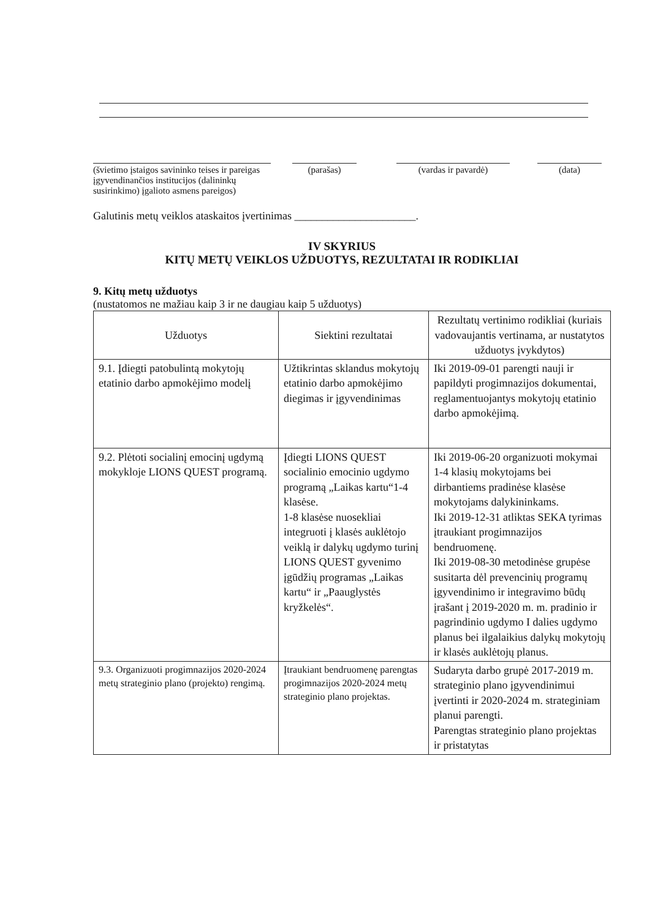(švietimo įstaigos savininko teises ir pareigas įgyvendinančios institucijos (dalininkų susirinkimo) įgalioto asmens pareigos)
(parašas) (vardas ir pavardė) (data)
Galutinis metų veiklos ataskaitos įvertinimas ______________________.
IV SKYRIUS
KITŲ METŲ VEIKLOS UŽDUOTYS, REZULTATAI IR RODIKLIAI
9. Kitų metų užduotys
(nustatomos ne mažiau kaip 3 ir ne daugiau kaip 5 užduotys)
| Užduotys | Siektini rezultatai | Rezultatų vertinimo rodikliai (kuriais vadovaujantis vertinama, ar nustatytos užduotys įvykdytos) |
| --- | --- | --- |
| 9.1. Įdiegti patobulintą mokytojų etatinio darbo apmokėjimo modelį | Užtikrintas sklandus mokytojų etatinio darbo apmokėjimo diegimas ir įgyvendinimas | Iki 2019-09-01 parengti nauji ir papildyti progimnazijos dokumentai, reglamentuojantys mokytojų etatinio darbo apmokėjimą. |
| 9.2. Plėtoti socialinį emocinį ugdymą mokykloje LIONS QUEST programą. | Įdiegti LIONS QUEST socialinio emocinio ugdymo programą „Laikas kartu“1-4 klasėse. 1-8 klasėse nuosekliai integruoti į klasės auklėtojo veiklą ir dalykų ugdymo turinį LIONS QUEST gyvenimo įgūdžių programas „Laikas kartu“ ir „Paauglystės kryžkelės“. | Iki 2019-06-20 organizuoti mokymai 1-4 klasių mokytojams bei dirbantiems pradinėse klasėse mokytojams dalykininkams. Iki 2019-12-31 atliktas SEKA tyrimas įtraukiant progimnazijos bendruomenę. Iki 2019-08-30 metodinėse grupėse susitarta dėl prevencinių programų įgyvendinimo ir integravimo būdų įrašant į 2019-2020 m. m. pradinio ir pagrindinio ugdymo I dalies ugdymo planus bei ilgalaikius dalykų mokytojų ir klasės auklėtojų planus. |
| 9.3. Organizuoti progimnazijos 2020-2024 metų strateginio plano (projekto) rengimą. | Įtraukiant bendruomenę parengtas progimnazijos 2020-2024 metų strateginio plano projektas. | Sudaryta darbo grupė 2017-2019 m. strateginio plano įgyvendinimui įvertinti ir 2020-2024 m. strateginiam planui parengti. Parengtas strateginio plano projektas ir pristatytas |